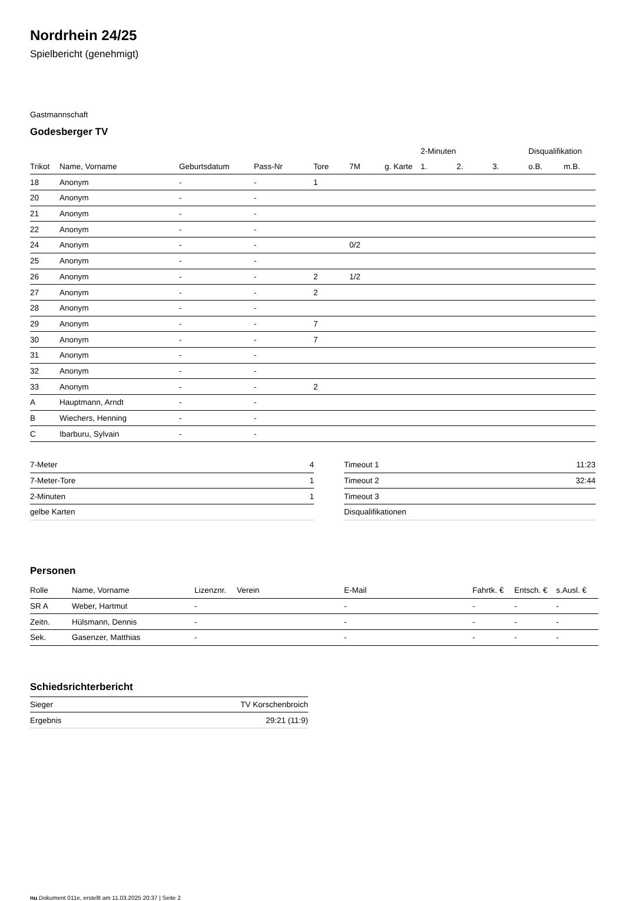Nordrhein 24/25
Spielbericht (genehmigt)
Gastmannschaft
Godesberger TV
| | | | | | | | 2-Minuten | | | Disqualifikation | |
| --- | --- | --- | --- | --- | --- | --- | --- | --- | --- | --- | --- |
| Trikot | Name, Vorname | Geburtsdatum | Pass-Nr | Tore | 7M | g. Karte | 1. | 2. | 3. | o.B. | m.B. |
| 18 | Anonym | - | - | 1 | | | | | | | |
| 20 | Anonym | - | - | | | | | | | | |
| 21 | Anonym | - | - | | | | | | | | |
| 22 | Anonym | - | - | | | | | | | | |
| 24 | Anonym | - | - | | 0/2 | | | | | | |
| 25 | Anonym | - | - | | | | | | | | |
| 26 | Anonym | - | - | 2 | 1/2 | | | | | | |
| 27 | Anonym | - | - | 2 | | | | | | | |
| 28 | Anonym | - | - | | | | | | | | |
| 29 | Anonym | - | - | 7 | | | | | | | |
| 30 | Anonym | - | - | 7 | | | | | | | |
| 31 | Anonym | - | - | | | | | | | | |
| 32 | Anonym | - | - | | | | | | | | |
| 33 | Anonym | - | - | 2 | | | | | | | |
| A | Hauptmann, Arndt | - | - | | | | | | | | |
| B | Wiechers, Henning | - | - | | | | | | | | |
| C | Ibarburu, Sylvain | - | - | | | | | | | | |
| 7-Meter | 4 |
| 7-Meter-Tore | 1 |
| 2-Minuten | 1 |
| gelbe Karten | |
| Timeout 1 | 11:23 |
| Timeout 2 | 32:44 |
| Timeout 3 | |
| Disqualifikationen | |
Personen
| Rolle | Name, Vorname | Lizenznr. | Verein | E-Mail | Fahrtk. € | Entsch. € | s.Ausl. € |
| --- | --- | --- | --- | --- | --- | --- | --- |
| SR A | Weber, Hartmut | - | | - | - | - | - |
| Zeitn. | Hülsmann, Dennis | - | | - | - | - | - |
| Sek. | Gasenzer, Matthias | - | | - | - | - | - |
Schiedsrichterbericht
| Sieger | TV Korschenbroich |
| Ergebnis | 29:21 (11:9) |
nu.Dokument 011e, erstellt am 11.03.2025 20:37 | Seite 2